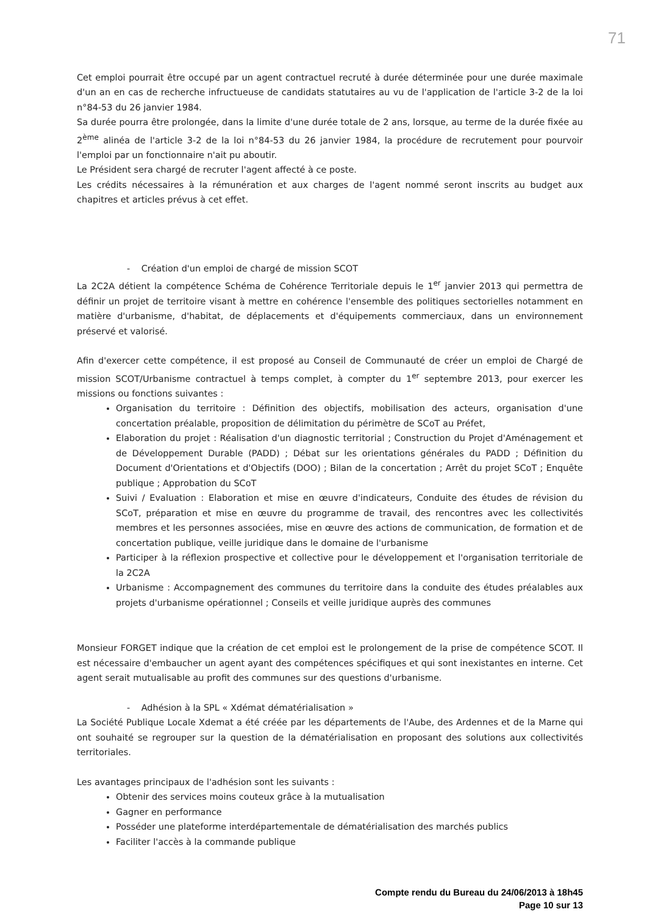71
Cet emploi pourrait être occupé par un agent contractuel recruté à durée déterminée pour une durée maximale d'un an en cas de recherche infructueuse de candidats statutaires au vu de l'application de l'article 3-2 de la loi n°84-53 du 26 janvier 1984.
Sa durée pourra être prolongée, dans la limite d'une durée totale de 2 ans, lorsque, au terme de la durée fixée au 2<sup>ème</sup> alinéa de l'article 3-2 de la loi n°84-53 du 26 janvier 1984, la procédure de recrutement pour pourvoir l'emploi par un fonctionnaire n'ait pu aboutir.
Le Président sera chargé de recruter l'agent affecté à ce poste.
Les crédits nécessaires à la rémunération et aux charges de l'agent nommé seront inscrits au budget aux chapitres et articles prévus à cet effet.
- Création d'un emploi de chargé de mission SCOT
La 2C2A détient la compétence Schéma de Cohérence Territoriale depuis le 1<sup>er</sup> janvier 2013 qui permettra de définir un projet de territoire visant à mettre en cohérence l'ensemble des politiques sectorielles notamment en matière d'urbanisme, d'habitat, de déplacements et d'équipements commerciaux, dans un environnement préservé et valorisé.
Afin d'exercer cette compétence, il est proposé au Conseil de Communauté de créer un emploi de Chargé de mission SCOT/Urbanisme contractuel à temps complet, à compter du 1<sup>er</sup> septembre 2013, pour exercer les missions ou fonctions suivantes :
Organisation du territoire : Définition des objectifs, mobilisation des acteurs, organisation d'une concertation préalable, proposition de délimitation du périmètre de SCoT au Préfet,
Elaboration du projet : Réalisation d'un diagnostic territorial ; Construction du Projet d'Aménagement et de Développement Durable (PADD) ; Débat sur les orientations générales du PADD ; Définition du Document d'Orientations et d'Objectifs (DOO) ; Bilan de la concertation ; Arrêt du projet SCoT ; Enquête publique ; Approbation du SCoT
Suivi / Evaluation : Elaboration et mise en œuvre d'indicateurs, Conduite des études de révision du SCoT, préparation et mise en œuvre du programme de travail, des rencontres avec les collectivités membres et les personnes associées, mise en œuvre des actions de communication, de formation et de concertation publique, veille juridique dans le domaine de l'urbanisme
Participer à la réflexion prospective et collective pour le développement et l'organisation territoriale de la 2C2A
Urbanisme : Accompagnement des communes du territoire dans la conduite des études préalables aux projets d'urbanisme opérationnel ; Conseils et veille juridique auprès des communes
Monsieur FORGET indique que la création de cet emploi est le prolongement de la prise de compétence SCOT. Il est nécessaire d'embaucher un agent ayant des compétences spécifiques et qui sont inexistantes en interne. Cet agent serait mutualisable au profit des communes sur des questions d'urbanisme.
- Adhésion à la SPL « Xdémat dématérialisation »
La Société Publique Locale Xdemat a été créée par les départements de l'Aube, des Ardennes et de la Marne qui ont souhaité se regrouper sur la question de la dématérialisation en proposant des solutions aux collectivités territoriales.
Les avantages principaux de l'adhésion sont les suivants :
Obtenir des services moins couteux grâce à la mutualisation
Gagner en performance
Posséder une plateforme interdépartementale de dématérialisation des marchés publics
Faciliter l'accès à la commande publique
Compte rendu du Bureau du 24/06/2013 à 18h45
Page 10 sur 13